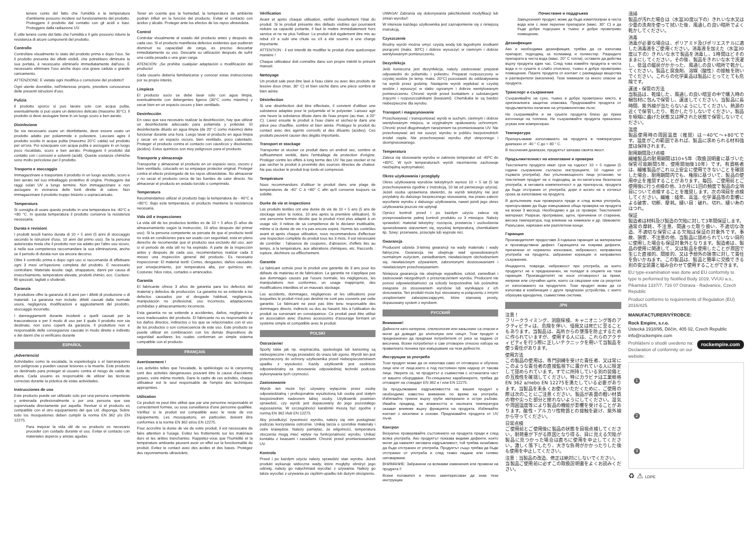tenere conto del fatto che l'umidità e la temperatura d'ambiente possono incidere sul funzionamento del prodotto. Proteggere il prodotto dal contatto con gli acidi e basi. Proteggere dalla radiazione UV.
È utile tenere conto del fatto che l'umidità e il gelo possono ridurre la resistenza di alcuni componenti del prodotto.
Controllo
Controllare visualmente lo stato del prodotto prima e dopo l'uso. Se il prodotto presenta dei difetti visibili, che potrebbero diminuire la sua portata, è necessario eliminarlo immediatamente dall'uso. È necessario eliminare l'uso anche dopo una grave caduta o grande caricamento.
ATTENZIONE: È vietata ogni modifica o correzione del prodotto!!
Ogni utente dovrebbe, nell'interesse proprio, prendere conoscenza delle presenti istruzioni d'uso.
Pulizia
Il prodotto sporco si può lavare solo con acqua pulita, eventualmente si può usare un detersivo delicato (massimo 30°C). Il prodotto si deve asciugare bene in un luogo scuro e ben aerato.
Disinfezione
Se sia necessario usare un disinfettante, deve essere usato un prodotto adatto per poliammide e poliestere. Lasciare agire il prodotto sciolto in acqua pulita (massimo 20°C calda) sul prodotto per un'ora. Poi sciacquare con acqua pulita e asciugare in un luogo poco riscaldato, scuro e ben aerato. Proteggere il prodotto dal contatto con i corrosivi e solventi (acidi). Queste sostanze chimiche sono molto pericolose per il prodotto.
Trasporto e stoccaggio
Immagazzinare e trasportare il prodotto in un luogo asciutto, scuro e ben aerato nel suo imballaggio protettivo di origine. Proteggere dai raggi solari UV a lungo termine. Non immagazzinare e non asciugare in vicinanza delle fonti dirette di calore. Non immagazzinare il prodotto troppo bistorto o sopraccaricato.
Temperatura
Si consiglia di usare questo prodotto in una temperatura tra -40°C e +80 °C. In questa temperatura il prodotto conserva la resistenza necessaria.
Durata e revisioni
I prodotti tessili hanno durata di 10 + 5 anni (5 anni di stoccaggio secondo le istruzioni d'uso, 10 anni dal primo uso). Se la persona autorizzata rivela che il prodotto non sia adatto per l'altro uso sicuro, è nella sua competenza raccomandare la sua eliminazione, anche se il periodo di durata non sia ancora decorso.
Oltre il controllo prima e dopo ogni uso si raccomanda di effettuare ogni 3 mesi un'ispezione completa del prodotto. È necessario controllare: Materiale tessile: tagli, strappature, danni per causa di invecchiamento, temperature elevate, prodotti chimici, ecc. Cuciture: fili spezzati, tagliati o sfoderati.
Garanzia
Il produttore offre la garanzia di 3 anni per i difetti di produzione o di materiali. La garanzia non include: difetti causati dalla normale usura, negligenza, modificazioni e aggiustamenti del prodotto, stoccaggio incorretto.
I danneggiamenti durante incidenti o quelli causati per la trascuratezza e per il modo di uso per il quale il prodotto non sia destinato, non sono coperti da garanzia. Il produttore non è responsabile delle conseguenze causate in modo diretto e indiretto e dei danni che si verificano durante
ESPAÑOL
¡Advertencia!
Actividades como la escalada, la espeleología o el barranquismo son peligrosas y pueden causar lesiones o la muerte. Este producto es destinado para proteger al usuario contra el riesgo de caída de altura. Cada usuario es responsable de utilizar las técnicas correctas durante la práctica de estas actividades.
Instrucciones de uso
Este producto puede ser utilizado solo por una persona competente y entrenada profesionalmente o por una persona que sea supervisada directamente por aquella. Revisar si el producto es compatible con el otro equipamiento del que Ud. disponga. Sobre todo los mosquetones deben cumplir la norma EN 362 y/o EN 12275.
Para mejorar la vida útil de su producto es necesario proceder con cuidado durante el uso. Evitar el contacto con materiales ásperos y aristas agudas.
Tener en cuenta que la humedad, la temperatura de ambiente podrán influir en la función del producto. Evitar el contacto con ácidos y álcalis. Proteger ante los efectos de los rayos ultravioleta.
Control
Controlar visualmente el estado del producto antes y después de cada uso. Si el producto manifiesta defectos evidentes que pudieran disminuir su capacidad de carga, es preciso descartar inmediatamente su uso. Descarte su utilización después de sufrir una caída pesada o una gran carga.
ATENCIÓN: ¡Se prohibe cualquier adaptación o modificación del producto!
Cada usuario debería familiarizarse y conocer estas instrucciones por su propio interés.
Limpieza
El producto sucio se debe lavar sólo con agua limpia, eventualmente con detergentes ligeros (30°C como máximo) y secar bien en un espacio oscuro y bien ventilado.
Desinfección
En caso que sea necesario realizar la desinfección, hay que utilizar un desinfectante adecuado para poliamida y poliéster. El desinfectante diluido en agua limpia (de 20° C como máximo) debe funcionar durante una hora. Luego lavar el producto en agua limpia y secar en un espacio oscuro, bien ventilado, poco calentado. Proteger el producto contra el contacto con cáusticos y disolventes (ácidos). Estos químicos son muy peligrosos para el producto.
Transporte y almacenaje
Transportar y almacenar el producto en un espacio seco, oscuro y bien ventilado, colocado en su empaque protector original. Proteger contra el efecto prolongado de los rayos ultravioletas. No almacenar y no secar el producto cerca de las fuentes de calor directo. No almacenar el producto en estado torcido o comprimido.
Temperatura
Recomendamos utilizar el producto bajo la temperatura de - 40°C a +80°C. Bajo esta temperatura, el producto mantiene la resistencia necesaria.
Vida útil e inspecciones
La vida útil de los productos textiles es de 10 + 5 años (5 años de almacenamiento según la instrucción, 10 años después del primer uso). Si la persona competente se percata de que el producto textil no está en condiciones para ser usado con seguridad, está en pleno derecho de recomendar que el producto sea excluido del uso, aún si el periodo de vida útil no ha expirado. A parte de la inspección antes y después de cada uso, recomendamos realizar cada 3 meses una inspección general del producto. Es necesario inspeccionar: El material textil: Cortes, desgastes, daños causados por envejecimiento, por temperatura alta, por químicos etc. Costuras: hilos rotos, cortados o arrancados.
Garantía
El fabricante ofrece 3 años de garantía para los defectos del material y defectos de producción. La garantía no se extiende a los defectos causados por el desgaste habitual, negligencia, manipulación no profesional, uso incorrecto, adaptaciones prohibidas y almacenamiento incorrecto.
Esta garantía no se extiende a accidentes, daños, negligencia y usos inadecuados del producto. El fabricante no es responsable de los daños directos, indirectos o los que se relacionados con el uso de los productos o son consecuencia de este uso. Este producto se puede utilizar en combinación con los demás dispositivos de seguridad auxiliares los cuales conforman un simple sistema compatible con el producto.
FRANÇAIS
Avertissement !
Les activités telles que l'escalade, la spéléologie ou le canyoning sont des activités dangereuses pouvant être la cause d'accidents graves, voire même mortels. Dans le cadre de ces activités, chaque utilisateur est le seul responsable de l'emploi des techniques appropriées.
Utilisation
Ce produit ne peut être utilisé que par une personne responsable et correctement formée, ou sous surveillance d'une personne qualifiée. Vérifiez si le produit est compatible avec le reste de vos équipements. Les mousquetons, en particulier, doivent être conformes à la norme EN 362 et/ou EN 12275.
Pour accroître la durée de vie de votre produit, il est nécessaire de faire attention à l'usage. Evitez les frottements sur les matériaux durs et les arêtes tranchantes. Rappelez-vous que l'humidité et la température ambiante peuvent avoir un effet sur la fonctionnalité du produit. Evitez le contact avec des acides et des bases. Protégez des rayonnements ultraviolets.
Vérification
Avant et après chaque utilisation, vérifier visuellement l'état du produit. Si le produit présente des défauts visibles qui pourraient réduire sa capacité portante, il faut le mettre immédiatement hors service et ne ne plus l'utiliser. Le produit doit également être mis au rebut s'il a subi une chute ou s'il a été soumis à une charge importante.
ATTENTION : il est interdit de modifier le produit d'une quelconque manière !
Chaque utilisateur doit connaître dans son propre intérêt le présent manuel.
Nettoyage
Un produit sale peut être lavé à l'eau claire ou avec des produits de lessive doux (max. 30° C) et bien séché dans une pièce sombre et bien aérée.
Désinfection
Si une désinfection doit être effectuée, il convient d'utiliser une substance adaptée pour le polyamide et le polyester. Laissez agir une heure la substance diluée dans de l'eau propre (au max. à 20° C). Lavez ensuite le produit à l'eau claire et séchez-le dans une pièce peu chauffée, sombre et bien aérée. Protégez le produit du contact avec des agents corrosifs et des diluants (acides). Ces produits peuvent causer des dégâts importants.
Transport et stockage
Transporter et stocker ce produit dans un endroit sec, sombre et suffisamment ventilé, dans l'emballage de protection d'origine. Protéger contre les effets à long terme des UV. Ne pas stocker et ne pas sécher le produit à proximité des sources directes de chaleur. Ne pas stocker le produit trop tordu et compressé.
Température
Nous recommandons d'utiliser le produit dans une plage de températures de -40° C à +80° C afin qu'il conserve toujours sa solidité.
Durée de vie et inspections
Les produits textiles ont une durée de vie de 10 + 5 ans (5 ans de stockage selon la notice, 10 ans après la première utilisation). Si une personne formée décèle que le produit n'est plus adapté à un usage sûr, il relève de sa compétence de le déclarer inutilisable, même si la durée de vie n'a pas encore expiré. Hormis les contrôles avant et après chaque utilisation, nous recommandons d'effectuer une inspection complète du produit tous les 3 mois. Il est nécessaire de contrôler : l'absence de coupures, d'abrasion, d'effets liés au temps, à la température, aux altérations chimiques, etc. Raccords : rupture, déchirure ou effilochement.
Garantie
Le fabricant octroie pour le produit une garantie de 3 ans pour les défauts de matériau et de fabrication. La garantie ne s'applique pas aux dommages causés par l'usure normale, les négligences, les manipulations non conformes, un usage inapproprié, des modifications interdites et un mauvais stockage.
Les accidents, dommages, négligences et les utilisations pour lesquelles le produit n'est pas destiné ne sont pas couverts par cette garantie. Le fabricant ne peut pas être tenu responsable des dommages directs, indirects ou dus au hasard, liés à l'utilisation du produit ou survenant en conséquence. Ce produit peut être utilisé en association avec d'autres accessoires d'assurage formant un système simple et compatible avec le produit.
POLSKI
Ostrzeżenie!
Sporty takie jak np. wspinaczka, speleologia lub kanioning są niebezpieczne i mogą prowadzić do urazu lub zgonu. Wyrób ten jest przeznaczony do ochrony użytkownika przed niebezpieczeństwem upadku z wysokości. Każdy użytkownik jest osobiście odpowiedzialny za stosowanie odpowiedniej techniki podczas wykonywania tych czynności.
Zastosowanie
Wyrób ten może być używany wyłącznie przez osobę odpowiedzialną i profesjonalnie wyszkoloną lub osobę pod stałym bezpośrednim nadzorem takiej osoby. Użytkownik powinien sprawdzić, czy wyrób jest dopasowany do jego pozostałego wyposażenia. W szczególności karabinki muszą być zgodne z normą EN 362 i/lub EN 12275.
Aby przedłużyć żywotność wyrobu, należy się nim posługiwać podczas korzystania ostrożnie. Unikaj tarcia o szorstkie materiały i ostre krawędzie. Należy pamiętać, że wilgotność, temperatura otoczenia mogą mieć wpływ na funkcjonalność wyrobu. Unikać kontaktu z kwasami i zasadami. Chronić przed promieniowaniem UV.
Kontrola
Przed i po każdym użyciu należy sprawdzić stan wyrobu. Jeżeli produkt wykazuje widoczne wady, które mogłyby obniżyć jego udźwig, należy go natychmiast wycofać z używania. Należy go także wycofać z używania po ciężkim upadku lub dużym obciążeniu.
UWAGA! Zabrania się dokonywania jakichkolwiek modyfikacji lub zmian wyrobu!!
W interesie każdego użytkownika jest zaznajomienie się z niniejszą instrukcją.
Czyszczenie
Brudny wyrób można umyć czystą wodą lub łagodnymi środkami piorącymi (maks. 30ºC) i dobrze wysuszyć w ciemnym i dobrze wentylowanym pomieszczeniu.
Dezynfekcja
Jeśli konieczna jest dezynfekcja, należy zastosować preparat odpowiedni do poliamidu i poliestru. Preparat rozpuszczony w czystej wodzie (w temp. maks. 20°C) pozostawić do oddziaływania na wyrób przez godzinę. Następnie wyrób wypłukać w czystej wodzie i wysuszyć w słabo ogrzanym i dobrze wentylowanym pomieszczeniu. Chronić wyrób przed kontaktem z substancjami żrącymi i rozpuszczalnikami (kwasami). Chemikalia te są bardzo niebezpieczne dla wyrobu.
Transport i magazynowanie
Przechowywać i transportować wyrób w suchym, ciemnym i dobrze wentylowanym miejscu, w oryginalnym opakowaniu ochronnym. Chronić przed długotrwałym narażeniem na promieniowanie UV. Nie przechowywać ani nie suszyć wyrobu w pobliżu bezpośrednich źródeł ciepła. Nie przechowywać wyrobu zbyt skręconego i skompresowanego.
Temperatura
Zaleca się stosowanie wyrobu w zakresie temperatur od -40ºC do +80ºC. W tych temperaturach wyrób niezmiennie zachowuje niezbędną wytrzymałość.
Okres użytkowania i przeglądy
Okres użytkowania wyrobów tekstylnych wynosi 10 + 5 lat (5 lat przechowywania zgodnie z instrukcją, 10 lat od pierwszego użycia). Jeżeli osoba uprawniona stwierdzi, że wyrób tekstylny nie jest przydatny do dalszego bezpiecznego stosowania, ma prawo zalecić wycofanie wyrobu z dalszego użytkowania, nawet jeżeli jego okres użytkowania jeszcze nie upłynął.
Oprócz kontroli przed i po każdym użyciu zaleca się przeprowadzenie pełnej kontroli produktu co 3 miesiące. Należy sprawdzić: materiał tekstylny: rozcięcia, przetarcia i uszkodzenia spowodowane starzeniem się, wysokiej temperaturą, chemikaliami itp. Szwy: przerwane, przecięte lub wyprute nici.
Gwarancja
Producent udziela 3-letniej gwarancji na wady materiału i wady fabryczne. Gwarancja nie obejmuje wad spowodowanych normalnym zużyciem, zaniedbaniem, niewłaściwym obchodzeniem się, niewłaściwym używaniem, zabronionymi dostosowaniami i niewłaściwym przechowywaniem.
Niniejsza gwarancja nie obejmuje wypadków, szkód, zaniedbań i zastosowań niezgodnych z przeznaczeniem wyrobu. Producent nie ponosi odpowiedzialności za szkody bezpośrednie lub pośrednie związane ze stosowaniem wyrobów lub wynikające z ich stosowania. Ten produkt może być stosowany w połączeniu z innymi urządzeniami zabezpieczającymi, które stanowią prosty, dopasowany system z wyrobem.
РУССКИЙ
Внимание!
Дейности като катерене, спелеология или каньонинг са опасни и могат да доведат до злополука или смърт. Този продукт е предназначен да предпази потребителя от риск за падане от височина. Всеки потребител е сам отговорен относно избора на правилната техника при извършване на тези дейности.
Инструкции за употреба
Този продукт може да се използва само от отговорно и обучено лице или от лице,което е под постоянен пряк надзор от такова лице. Уверете се, че продуктът е съвместим с останалата част от вашето оборудване. По-специално карабинерите, трябва да отговарят на стандарт EN 362 и / или EN 12275.
За продължаване издръжливостта на вашия продукт е необходимо известно внимание по време на употреба. Избягвайте триене върху груби материали и остри ръбове. Имайте предвид, че влажността и околната температура оказват влияние върху функцията на продукта. Избягвайте контакт с киселини и основи. Предпазвайте продукта от UV лъчи.
Контрол
Визуално проверявайте състоянието на продукта преди и след всяка употреба. Ако продуктът показва видими дефекти, които могат да намалят неговата издръжливост, той трябва незабавно да бъде отстранен от употреба. Продуктът също трябва да бъде отстранен от употреба и след тежко падане или голямо натоварване.
ВНИМАНИЕ: Забранени са всякакви изменения или промени на продукта !!
Всеки ползвател е лично заинтересован да знае тези инструкции.
Почистване и поддръжка
Замърсеният продукт, може да бъде измит/изпран в чиста вода или с леки перилни препарати (макс. 30° C) и да бъде добре подсушен в тъмно и добре проветриво помещение.
Дезинфекция
Ако е необходима дезинфекция, трябва да се използва препарат, подходящ за полиамид и полиестер. Разредете препарата в чиста вода (макс. 20° C топла), оставете да действа върху продукта един час. След това измийте продукта в чиста вода и го сушете в слабо отоплено, тъмно и добре проветриво помещение. Пазете продукта от контакт с разяждащи вещества и разтворители (киселини). Тези химикали са много опасни за продукта.
Транспорт и съхранение
Съхранявайте на сухо, тъмно и добре проветрено място, в оригиналната защитна опаковка. Предпазвайте продукта от продължително излагане на ултравиолетови лъчи.
Не съхранявайте и не сушете продукта близо до преки източници на топлина. Не съхранявайте продукта прекалено усукан или компресиран.
Температура
Препоръчваме използването на продукта в температурен диапазон от -40 ° C до + 80 ° C.
В посочения диапазон, продуктът запазва своята якост.
Продължителност на използване и проверка
Текстилните продукти имат срок на годност 10 + 5 години (5 години съхранение съгласно инструкциите, 10 години от първата употреба). Ако упълномощеното лице установи, че текстилния продукт не е подходящ за по-нататъчна безопасна употреба, в неговата компетентност е да препоръча, продукта да бъде отстранен от употреба, дори и когато не е изтекъл срока за използване на продукта.
В допълнение към проверката преди и след всяка употреба, препоръчваме да бъде извършвана обща проверка на продукта на всеки 3 месеца. Необходимо е да се провери: Текстилният материал: Разрези, протриване, щети, причинени от стареене, висока температура, под влияние на химикали и др. Шевовете: Разкъсани, нарязани или разплетени конци.
Гаранция
Производителят предоставя 3-годишна гаранция за материални и производствени дефект. Гаранцията не покрива дефекти, причинени от нормално износване, небрежност, неправилна употреба на продукта, забранени корекции и неправилно съхранение.
Инциденти, повреди, небрежност при употреба, за които продуктът не е предназначен, не попадат в опциите на тази гаранция. Производителят не носи отговорност за преки, непреки или случайни щети, които са свързани или са резултат от използването на продуктите. Този продукт може да се използва в комбинация с други предпазни устройства, с които образува едноделна, съвместима система.
JPN
注意！
フリークライミング、洞窟探検、キャニオニング等のアクティビティは、危険を伴い、怪我又は死亡に至ることもあります。当製品は、高所からの墜落を防止するために作られていますが、使用する人には、これらのアクティビティを行う際に正しいテクニックを用いて当製品を使う責任があります。
使用方法
この製品の使用は、専門訓練を受けた責任者、又は常にこのような責任者の直接監視下に置かれている人に限定して認められています。すでに所持している別の装備との互換性を確認してください。特にカラビナは工業規格EN 362 a/nebo EN 12275を満たしている必要があります。当製品を末永くお使いいただくために、ご使用の際は次のことにご注意ください。製品が表面の粗い材質の物や尖った部分と擦れないようにしてください。湿気や周囲温度等により製品の機能が影響を受けることがあります。酸性・アルカリ性物質との接触を避け、紫外線から守ってください。
日常点検
ご使用前とご使用後に製品の状態を目視点検してください。耐荷重が下がる原因となり得る、目に見える欠陥が製品に見つかった場合は直ちに使用を中止してください。激しく落下したり、大きな負荷がかかったりした後も使用を中止してください。
注意：当製品の改造、修正は絶対にしないでください。
当製品ご使用前に必ずこの取扱説明書をよくお読みください。
清掃
製品が汚れた場合は（水温30度以下の）きれいな水又は少量の洗剤を使って拭いた後、風通しの良い暗所でよく乾かしてください。
消毒
消毒が必要な場合は、ポリアミド及びポリエステルに適した消毒液をご使用ください。消毒液を加えた（水温30度以下の）きれいな水で製品を消毒し、1時間ほどそのままにしてください。その後、製品をきれいな水で洗濯し、低温の暖房がかかった、風通しの良い暗所で乾かしてください。製品と腐食剤、溶媒（酸性）の接触を防いでください。これらの化学薬品は製品にとってとても危険です。
運送・保管の方法
当製品は、乾燥した、風通しの良い暗室の中で購入時の梱包材に包んで保管し、運送してください。当製品に長時間、紫外線が当たらないようにしてください。熱源の近くで保管したり、乾かしたりしないでください。製品を極端に曲げた状態又は押された状態で保管しないでください。
温度
製品使用時の周囲温度（推奨）は－40℃～+80℃です。温度がこの範囲であれば、製品に求められる材料強度は保持されます。
耐用期間及び点検
繊維製品の耐用期間は10+5年（取扱説明書に基づいた保管可能期間5年、使用開始後10年）です。有資格者は、繊維製品がこれ以上安全に使用できないことを確認した場合、耐用期間内でも、権限に基づいて、製品の使用中止を推奨することがあります。毎回、ご使用前とご使用後に行う点検の他、3か月に1回の頻度で製品の全項目について点検することを推奨します。次の項目を点検してください。繊維：経年、高温、化学薬品等の影響による破害、切断、摩耗。縫い目：破れ、切れ、縫い糸のほつれ。
保証
製造者は材料及び製造の欠陥に対して3年間保証します。通常の摩耗、不注意、間違った取り扱い、不適切な改造、不適切な保管による欠陥は保証の対象外です。事故、損害、不注意の他、当製品に認められていない目的に使用した場合も保証対象外となります。製造者は、製品の使用に関連して、又は製品を使用したことが原因で生じた直接的、間接的、又は予想外の損害に対して責任を負いかねます。この製品は、製品と簡単に交換できる別の安全装置と組み合わせて使用することができます。
EU type-examination was done and EU conformity to type is performed by Notified Body 1019, VVUÚ a.s., Pikartská 1337/7, 716 07 Ostrava - Radvanice, Czech Republic
Product conforms to requirements of Regulation (EU) 2016/425.
MANUFACTURER/VÝROBCE:
Rock Empire, s.r.o.
Ústecká 1918/95, Děčín, 405 02, Czech Republic
info@rockempire.com
rockempire.com Prohlášení o shodě uvedeno na:
Declaration of conformity on our website:
1
2
3
♻ ⚠ LDPE